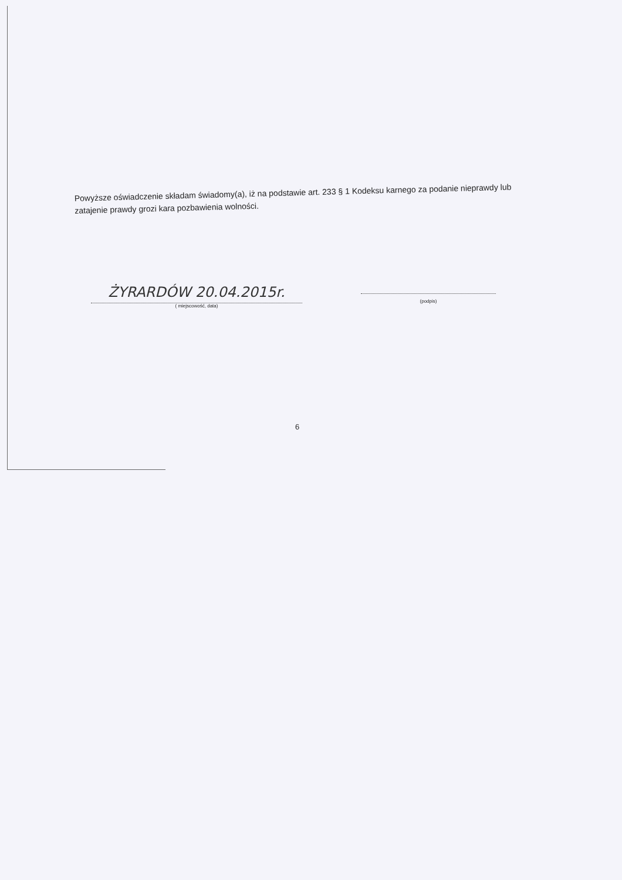Powyższe oświadczenie składam świadomy(a), iż na podstawie art. 233 § 1 Kodeksu karnego za podanie nieprawdy lub zatajenie prawdy grozi kara pozbawienia wolności.
ŻYRARDÓW 20.04.2015r.
( miejscowość, data)
(podpis)
6